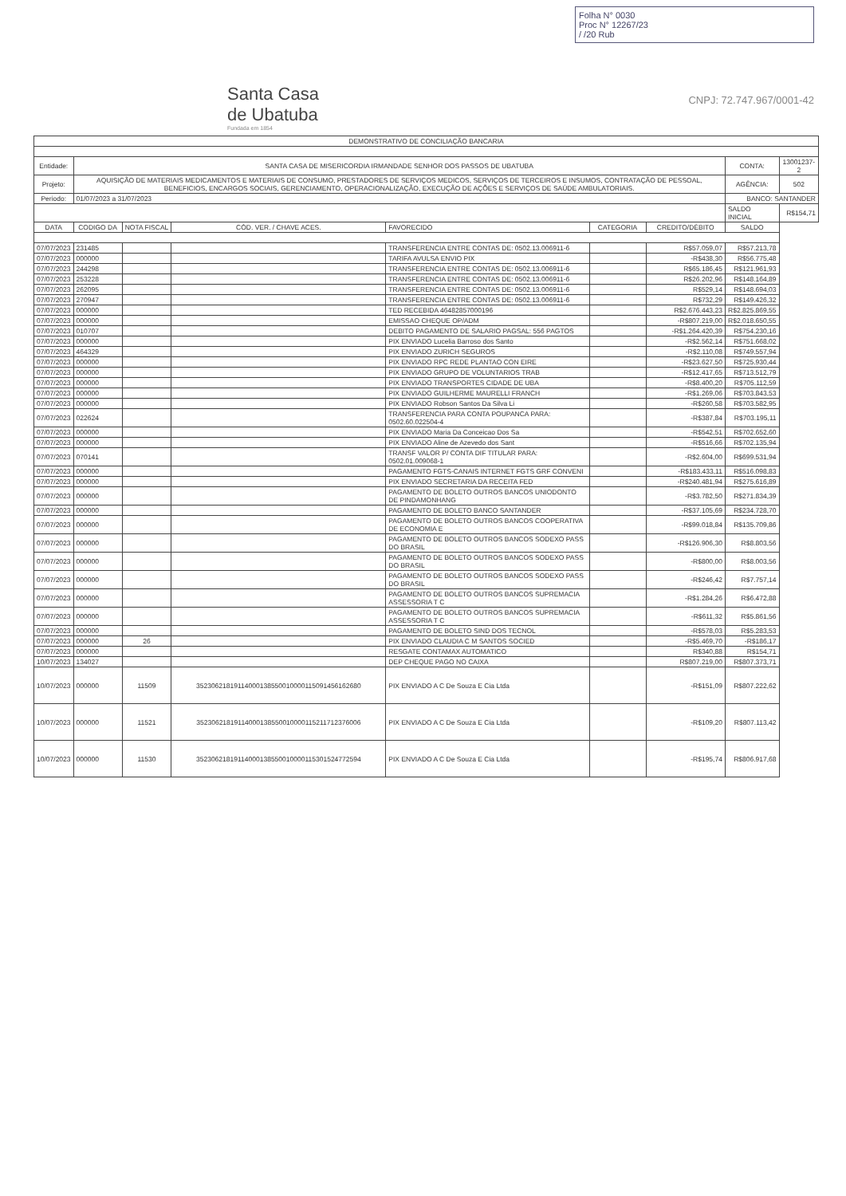Folha N° 0030
Proc N° 12267/23
/ /20 Rub
Santa Casa
de Ubatuba
Fundada em 1854
CNPJ: 72.747.967/0001-42
| DEMONSTRATIVO DE CONCILIAÇÃO BANCARIA | | | | | | | | |
| Entidade: | SANTA CASA DE MISERICORDIA IRMANDADE SENHOR DOS PASSOS DE UBATUBA | | | | | | CONTA: | 13001237-2 |
| Projeto: | AQUISIÇÃO DE MATERIAIS MEDICAMENTOS E MATERIAIS DE CONSUMO, PRESTADORES DE SERVIÇOS MEDICOS, SERVIÇOS DE TERCEIROS E INSUMOS, CONTRATAÇÃO DE PESSOAL, BENEFICIOS, ENCARGOS SOCIAIS, GERENCIAMENTO, OPERACIONALIZAÇÃO, EXECUÇÃO DE AÇÕES E SERVIÇOS DE SAÚDE AMBULATORIAIS. | | | | | | AGÊNCIA: | 502 |
| Periodo: | 01/07/2023 a 31/07/2023 | | | | | | BANCO: SANTANDER | |
| | | | | | | | SALDO INICIAL | R$154,71 |
| DATA | CODIGO DA | NOTA FISCAL | CÓD. VER. / CHAVE ACES. | FAVORECIDO | CATEGORIA | CREDITO/DÉBITO | SALDO | |
| 07/07/2023 | 231485 | | | TRANSFERENCIA ENTRE CONTAS DE: 0502.13.006911-6 | | R$57.059,07 | R$57.213,78 | |
| 07/07/2023 | 000000 | | | TARIFA AVULSA ENVIO PIX | | -R$438,30 | R$56.775,48 | |
| 07/07/2023 | 244298 | | | TRANSFERENCIA ENTRE CONTAS DE: 0502.13.006911-6 | | R$65.186,45 | R$121.961,93 | |
| 07/07/2023 | 253228 | | | TRANSFERENCIA ENTRE CONTAS DE: 0502.13.006911-6 | | R$26.202,96 | R$148.164,89 | |
| 07/07/2023 | 262095 | | | TRANSFERENCIA ENTRE CONTAS DE: 0502.13.006911-6 | | R$529,14 | R$148.694,03 | |
| 07/07/2023 | 270947 | | | TRANSFERENCIA ENTRE CONTAS DE: 0502.13.006911-6 | | R$732,29 | R$149.426,32 | |
| 07/07/2023 | 000000 | | | TED RECEBIDA 46482857000196 | | R$2.676.443,23 | R$2.825.869,55 | |
| 07/07/2023 | 000000 | | | EMISSAO CHEQUE OP/ADM | | -R$807.219,00 | R$2.018.650,55 | |
| 07/07/2023 | 010707 | | | DEBITO PAGAMENTO DE SALARIO PAGSAL: 556 PAGTOS | | -R$1.264.420,39 | R$754.230,16 | |
| 07/07/2023 | 000000 | | | PIX ENVIADO Lucelia Barroso dos Santo | | -R$2.562,14 | R$751.668,02 | |
| 07/07/2023 | 464329 | | | PIX ENVIADO ZURICH SEGUROS | | -R$2.110,08 | R$749.557,94 | |
| 07/07/2023 | 000000 | | | PIX ENVIADO RPC REDE PLANTAO CON EIRE | | -R$23.627,50 | R$725.930,44 | |
| 07/07/2023 | 000000 | | | PIX ENVIADO GRUPO DE VOLUNTARIOS TRAB | | -R$12.417,65 | R$713.512,79 | |
| 07/07/2023 | 000000 | | | PIX ENVIADO TRANSPORTES CIDADE DE UBA | | -R$8.400,20 | R$705.112,59 | |
| 07/07/2023 | 000000 | | | PIX ENVIADO GUILHERME MAURELLI FRANCH | | -R$1.269,06 | R$703.843,53 | |
| 07/07/2023 | 000000 | | | PIX ENVIADO Robson Santos Da Silva Li | | -R$260,58 | R$703.582,95 | |
| 07/07/2023 | 022624 | | | TRANSFERENCIA PARA CONTA POUPANCA PARA: 0502.60.022504-4 | | -R$387,84 | R$703.195,11 | |
| 07/07/2023 | 000000 | | | PIX ENVIADO Maria Da Conceicao Dos Sa | | -R$542,51 | R$702.652,60 | |
| 07/07/2023 | 000000 | | | PIX ENVIADO Aline de Azevedo dos Sant | | -R$516,66 | R$702.135,94 | |
| 07/07/2023 | 070141 | | | TRANSF VALOR P/ CONTA DIF TITULAR PARA: 0502.01.009068-1 | | -R$2.604,00 | R$699.531,94 | |
| 07/07/2023 | 000000 | | | PAGAMENTO FGTS-CANAIS INTERNET FGTS GRF CONVENI | | -R$183.433,11 | R$516.098,83 | |
| 07/07/2023 | 000000 | | | PIX ENVIADO SECRETARIA DA RECEITA FED | | -R$240.481,94 | R$275.616,89 | |
| 07/07/2023 | 000000 | | | PAGAMENTO DE BOLETO OUTROS BANCOS UNIODONTO DE PINDAMONHANG | | -R$3.782,50 | R$271.834,39 | |
| 07/07/2023 | 000000 | | | PAGAMENTO DE BOLETO BANCO SANTANDER | | -R$37.105,69 | R$234.728,70 | |
| 07/07/2023 | 000000 | | | PAGAMENTO DE BOLETO OUTROS BANCOS COOPERATIVA DE ECONOMIA E | | -R$99.018,84 | R$135.709,86 | |
| 07/07/2023 | 000000 | | | PAGAMENTO DE BOLETO OUTROS BANCOS SODEXO PASS DO BRASIL | | -R$126.906,30 | R$8.803,56 | |
| 07/07/2023 | 000000 | | | PAGAMENTO DE BOLETO OUTROS BANCOS SODEXO PASS DO BRASIL | | -R$800,00 | R$8.003,56 | |
| 07/07/2023 | 000000 | | | PAGAMENTO DE BOLETO OUTROS BANCOS SODEXO PASS DO BRASIL | | -R$246,42 | R$7.757,14 | |
| 07/07/2023 | 000000 | | | PAGAMENTO DE BOLETO OUTROS BANCOS SUPREMACIA ASSESSORIA T C | | -R$1.284,26 | R$6.472,88 | |
| 07/07/2023 | 000000 | | | PAGAMENTO DE BOLETO OUTROS BANCOS SUPREMACIA ASSESSORIA T C | | -R$611,32 | R$5.861,56 | |
| 07/07/2023 | 000000 | | | PAGAMENTO DE BOLETO SIND DOS TECNOL | | -R$578,03 | R$5.283,53 | |
| 07/07/2023 | 000000 | 26 | | PIX ENVIADO CLAUDIA C M SANTOS SOCIED | | -R$5.469,70 | -R$186,17 | |
| 07/07/2023 | 000000 | | | RESGATE CONTAMAX AUTOMATICO | | R$340,88 | R$154,71 | |
| 10/07/2023 | 134027 | | | DEP CHEQUE PAGO NO CAIXA | | R$807.219,00 | R$807.373,71 | |
| 10/07/2023 | 000000 | 11509 | 35230621819114000138550010000115091456162680 | PIX ENVIADO A C De Souza E Cia Ltda | | -R$151,09 | R$807.222,62 | |
| 10/07/2023 | 000000 | 11521 | 35230621819114000138550010000115211712376006 | PIX ENVIADO A C De Souza E Cia Ltda | | -R$109,20 | R$807.113,42 | |
| 10/07/2023 | 000000 | 11530 | 35230621819114000138550010000115301524772594 | PIX ENVIADO A C De Souza E Cia Ltda | | -R$195,74 | R$806.917,68 | |